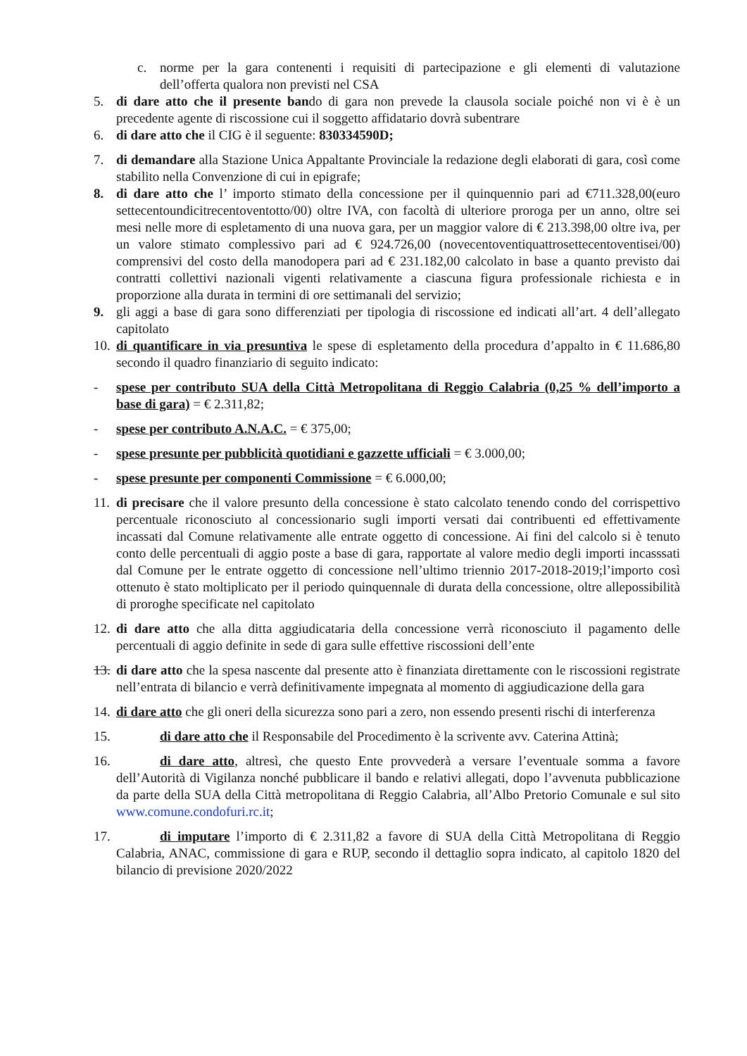c. norme per la gara contenenti i requisiti di partecipazione e gli elementi di valutazione dell’offerta qualora non previsti nel CSA
5. di dare atto che il presente bando di gara non prevede la clausola sociale poiché non vi è è un precedente agente di riscossione cui il soggetto affidatario dovrà subentrare
6. di dare atto che il CIG è il seguente: 830334590D;
7. di demandare alla Stazione Unica Appaltante Provinciale la redazione degli elaborati di gara, così come stabilito nella Convenzione di cui in epigrafe;
8. di dare atto che l’ importo stimato della concessione per il quinquennio pari ad €711.328,00(euro settecentoundicitrecentoventotto/00) oltre IVA, con facoltà di ulteriore proroga per un anno, oltre sei mesi nelle more di espletamento di una nuova gara, per un maggior valore di € 213.398,00 oltre iva, per un valore stimato complessivo pari ad € 924.726,00 (novecentoventiquattrosettecentoventisei/00) comprensivi del costo della manodopera pari ad € 231.182,00 calcolato in base a quanto previsto dai contratti collettivi nazionali vigenti relativamente a ciascuna figura professionale richiesta e in proporzione alla durata in termini di ore settimanali del servizio;
9. gli aggi a base di gara sono differenziati per tipologia di riscossione ed indicati all’art. 4 dell’allegato capitolato
10. di quantificare in via presuntiva le spese di espletamento della procedura d’appalto in € 11.686,80 secondo il quadro finanziario di seguito indicato:
- spese per contributo SUA della Città Metropolitana di Reggio Calabria (0,25 % dell’importo a base di gara) = € 2.311,82;
- spese per contributo A.N.A.C. = € 375,00;
- spese presunte per pubblicità quotidiani e gazzette ufficiali = € 3.000,00;
- spese presunte per componenti Commissione = € 6.000,00;
11. di precisare che il valore presunto della concessione è stato calcolato tenendo condo del corrispettivo percentuale riconosciuto al concessionario sugli importi versati dai contribuenti ed effettivamente incassati dal Comune relativamente alle entrate oggetto di concessione. Ai fini del calcolo si è tenuto conto delle percentuali di aggio poste a base di gara, rapportate al valore medio degli importi incasssati dal Comune per le entrate oggetto di concessione nell’ultimo triennio 2017-2018-2019;l’importo così ottenuto è stato moltiplicato per il periodo quinquennale di durata della concessione, oltre allepossibilità di proroghe specificate nel capitolato
12. di dare atto che alla ditta aggiudicataria della concessione verrà riconosciuto il pagamento delle percentuali di aggio definite in sede di gara sulle effettive riscossioni dell’ente
13. di dare atto che la spesa nascente dal presente atto è finanziata direttamente con le riscossioni registrate nell’entrata di bilancio e verrà definitivamente impegnata al momento di aggiudicazione della gara
14. di dare atto che gli oneri della sicurezza sono pari a zero, non essendo presenti rischi di interferenza
15. di dare atto che il Responsabile del Procedimento è la scrivente avv. Caterina Attinà;
16. di dare atto, altresì, che questo Ente provvederà a versare l’eventuale somma a favore dell’Autorità di Vigilanza nonché pubblicare il bando e relativi allegati, dopo l’avvenuta pubblicazione da parte della SUA della Città metropolitana di Reggio Calabria, all’Albo Pretorio Comunale e sul sito www.comune.condofuri.rc.it;
17. di imputare l’importo di € 2.311,82 a favore di SUA della Città Metropolitana di Reggio Calabria, ANAC, commissione di gara e RUP, secondo il dettaglio sopra indicato, al capitolo 1820 del bilancio di previsione 2020/2022